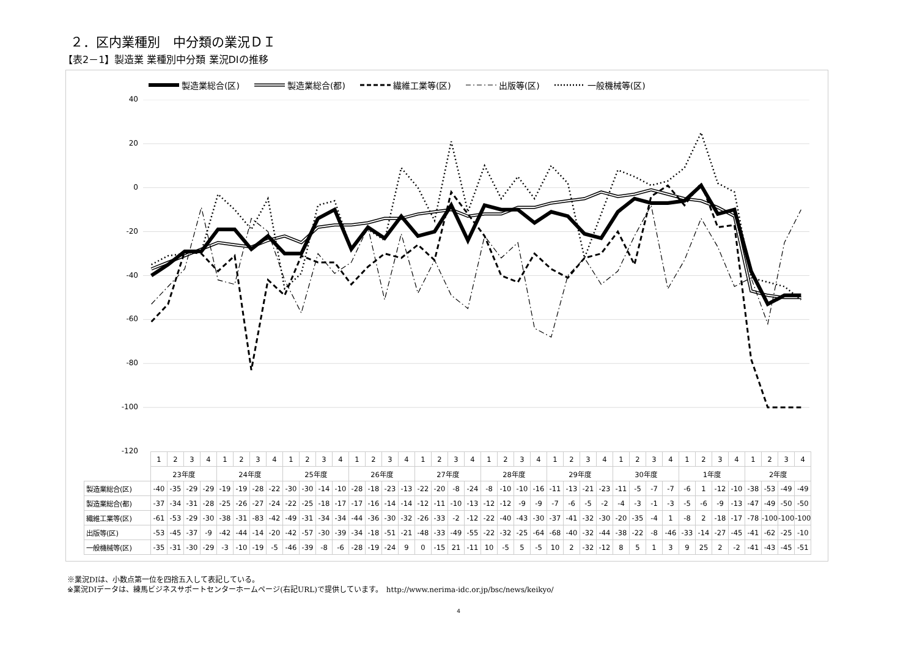２．区内業種別　中分類の業況ＤＩ
【表2－1】製造業 業種別中分類 業況DIの推移
製造業総合(区) 製造業総合(都) 繊維工業等(区) 出版等(区) 一般機械等(区)
40
20
0
-20
-40
-60
-80
-100
-120
| | 1 | 2 | 3 | 4 | 1 | 2 | 3 | 4 | 1 | 2 | 3 | 4 | 1 | 2 | 3 | 4 | 1 | 2 | 3 | 4 | 1 | 2 | 3 | 4 | 1 | 2 | 3 | 4 | 1 | 2 | 3 | 4 | 1 | 2 | 3 | 4 | 1 | 2 | 3 | 4 |
| | 23年度 | | | | 24年度 | | | | 25年度 | | | | 26年度 | | | | 27年度 | | | | 28年度 | | | | 29年度 | | | | 30年度 | | | | 1年度 | | | | 2年度 | | | |
| 製造業総合(区) | -40 | -35 | -29 | -29 | -19 | -19 | -28 | -22 | -30 | -30 | -14 | -10 | -28 | -18 | -23 | -13 | -22 | -20 | -8 | -24 | -8 | -10 | -10 | -16 | -11 | -13 | -21 | -23 | -11 | -5 | -7 | -7 | -6 | 1 | -12 | -10 | -38 | -53 | -49 | -49 |
| 製造業総合(都) | -37 | -34 | -31 | -28 | -25 | -26 | -27 | -24 | -22 | -25 | -18 | -17 | -17 | -16 | -14 | -14 | -12 | -11 | -10 | -13 | -12 | -12 | -9 | -9 | -7 | -6 | -5 | -2 | -4 | -3 | -1 | -3 | -5 | -6 | -9 | -13 | -47 | -49 | -50 | -50 |
| 繊維工業等(区) | -61 | -53 | -29 | -30 | -38 | -31 | -83 | -42 | -49 | -31 | -34 | -34 | -44 | -36 | -30 | -32 | -26 | -33 | -2 | -12 | -22 | -40 | -43 | -30 | -37 | -41 | -32 | -30 | -20 | -35 | -4 | 1 | -8 | 2 | -18 | -17 | -78 | -100 | -100 | -100 |
| 出版等(区) | -53 | -45 | -37 | -9 | -42 | -44 | -14 | -20 | -42 | -57 | -30 | -39 | -34 | -18 | -51 | -21 | -48 | -33 | -49 | -55 | -22 | -32 | -25 | -64 | -68 | -40 | -32 | -44 | -38 | -22 | -8 | -46 | -33 | -14 | -27 | -45 | -41 | -62 | -25 | -10 |
| 一般機械等(区) | -35 | -31 | -30 | -29 | -3 | -10 | -19 | -5 | -46 | -39 | -8 | -6 | -28 | -19 | -24 | 9 | 0 | -15 | 21 | -11 | 10 | -5 | 5 | -5 | 10 | 2 | -32 | -12 | 8 | 5 | 1 | 3 | 9 | 25 | 2 | -2 | -41 | -43 | -45 | -51 |
※業況DIは、小数点第一位を四捨五入して表記している。
※業況DIデータは、練馬ビジネスサポートセンターホームページ(右記URL)で提供しています。　http://www.nerima-idc.or.jp/bsc/news/keikyo/
4